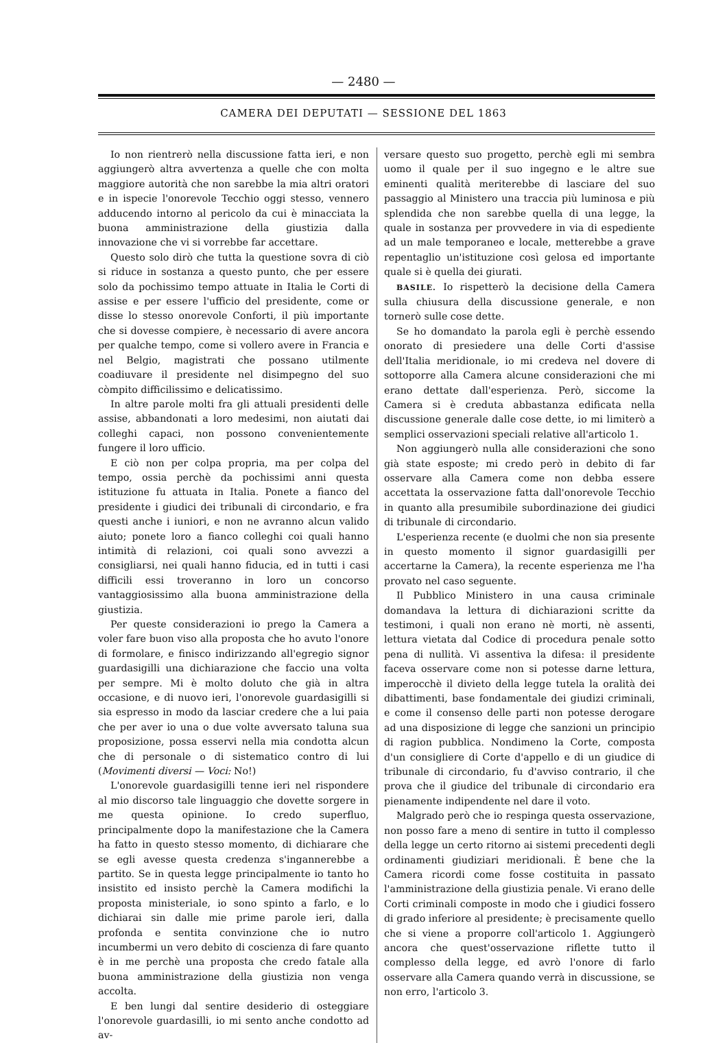— 2480 —
CAMERA DEI DEPUTATI — SESSIONE DEL 1863
Io non rientrerò nella discussione fatta ieri, e non aggiungerò altra avvertenza a quelle che con molta maggiore autorità che non sarebbe la mia altri oratori e in ispecie l'onorevole Tecchio oggi stesso, vennero adducendo intorno al pericolo da cui è minacciata la buona amministrazione della giustizia dalla innovazione che vi si vorrebbe far accettare.
Questo solo dirò che tutta la questione sovra di ciò si riduce in sostanza a questo punto, che per essere solo da pochissimo tempo attuate in Italia le Corti di assise e per essere l'ufficio del presidente, come or disse lo stesso onorevole Conforti, il più importante che si dovesse compiere, è necessario di avere ancora per qualche tempo, come si vollero avere in Francia e nel Belgio, magistrati che possano utilmente coadiuvare il presidente nel disimpegno del suo còmpito difficilissimo e delicatissimo.
In altre parole molti fra gli attuali presidenti delle assise, abbandonati a loro medesimi, non aiutati dai colleghi capaci, non possono convenientemente fungere il loro ufficio.
E ciò non per colpa propria, ma per colpa del tempo, ossia perchè da pochissimi anni questa istituzione fu attuata in Italia. Ponete a fianco del presidente i giudici dei tribunali di circondario, e fra questi anche i iuniori, e non ne avranno alcun valido aiuto; ponete loro a fianco colleghi coi quali hanno intimità di relazioni, coi quali sono avvezzi a consigliarsi, nei quali hanno fiducia, ed in tutti i casi difficili essi troveranno in loro un concorso vantaggiosissimo alla buona amministrazione della giustizia.
Per queste considerazioni io prego la Camera a voler fare buon viso alla proposta che ho avuto l'onore di formolare, e finisco indirizzando all'egregio signor guardasigilli una dichiarazione che faccio una volta per sempre. Mi è molto doluto che già in altra occasione, e di nuovo ieri, l'onorevole guardasigilli si sia espresso in modo da lasciar credere che a lui paia che per aver io una o due volte avversato taluna sua proposizione, possa esservi nella mia condotta alcun che di personale o di sistematico contro di lui (Movimenti diversi — Voci: No!)
L'onorevole guardasigilli tenne ieri nel rispondere al mio discorso tale linguaggio che dovette sorgere in me questa opinione. Io credo superfluo, principalmente dopo la manifestazione che la Camera ha fatto in questo stesso momento, di dichiarare che se egli avesse questa credenza s'ingannerebbe a partito. Se in questa legge principalmente io tanto ho insistito ed insisto perchè la Camera modifichi la proposta ministeriale, io sono spinto a farlo, e lo dichiarai sin dalle mie prime parole ieri, dalla profonda e sentita convinzione che io nutro incumbermi un vero debito di coscienza di fare quanto è in me perchè una proposta che credo fatale alla buona amministrazione della giustizia non venga accolta.
E ben lungi dal sentire desiderio di osteggiare l'onorevole guardasilli, io mi sento anche condotto ad av-
versare questo suo progetto, perchè egli mi sembra uomo il quale per il suo ingegno e le altre sue eminenti qualità meriterebbe di lasciare del suo passaggio al Ministero una traccia più luminosa e più splendida che non sarebbe quella di una legge, la quale in sostanza per provvedere in via di espediente ad un male temporaneo e locale, metterebbe a grave repentaglio un'istituzione così gelosa ed importante quale si è quella dei giurati.
BASILE. Io rispetterò la decisione della Camera sulla chiusura della discussione generale, e non tornerò sulle cose dette.
Se ho domandato la parola egli è perchè essendo onorato di presiedere una delle Corti d'assise dell'Italia meridionale, io mi credeva nel dovere di sottoporre alla Camera alcune considerazioni che mi erano dettate dall'esperienza. Però, siccome la Camera si è creduta abbastanza edificata nella discussione generale dalle cose dette, io mi limiterò a semplici osservazioni speciali relative all'articolo 1.
Non aggiungerò nulla alle considerazioni che sono già state esposte; mi credo però in debito di far osservare alla Camera come non debba essere accettata la osservazione fatta dall'onorevole Tecchio in quanto alla presumibile subordinazione dei giudici di tribunale di circondario.
L'esperienza recente (e duolmi che non sia presente in questo momento il signor guardasigilli per accertarne la Camera), la recente esperienza me l'ha provato nel caso seguente.
Il Pubblico Ministero in una causa criminale domandava la lettura di dichiarazioni scritte da testimoni, i quali non erano nè morti, nè assenti, lettura vietata dal Codice di procedura penale sotto pena di nullità. Vi assentiva la difesa: il presidente faceva osservare come non si potesse darne lettura, imperocchè il divieto della legge tutela la oralità dei dibattimenti, base fondamentale dei giudizi criminali, e come il consenso delle parti non potesse derogare ad una disposizione di legge che sanzioni un principio di ragion pubblica. Nondimeno la Corte, composta d'un consigliere di Corte d'appello e di un giudice di tribunale di circondario, fu d'avviso contrario, il che prova che il giudice del tribunale di circondario era pienamente indipendente nel dare il voto.
Malgrado però che io respinga questa osservazione, non posso fare a meno di sentire in tutto il complesso della legge un certo ritorno ai sistemi precedenti degli ordinamenti giudiziari meridionali. È bene che la Camera ricordi come fosse costituita in passato l'amministrazione della giustizia penale. Vi erano delle Corti criminali composte in modo che i giudici fossero di grado inferiore al presidente; è precisamente quello che si viene a proporre coll'articolo 1. Aggiungerò ancora che quest'osservazione riflette tutto il complesso della legge, ed avrò l'onore di farlo osservare alla Camera quando verrà in discussione, se non erro, l'articolo 3.